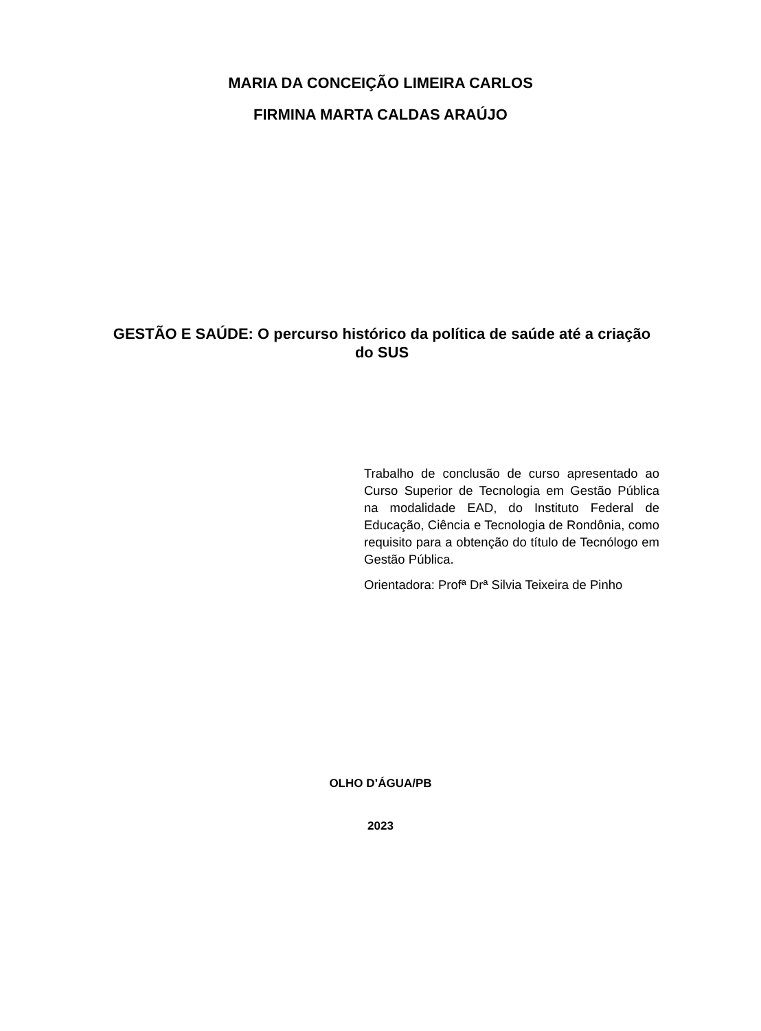MARIA DA CONCEIÇÃO LIMEIRA CARLOS
FIRMINA MARTA CALDAS ARAÚJO
GESTÃO E SAÚDE: O percurso histórico da política de saúde até a criação do SUS
Trabalho de conclusão de curso apresentado ao Curso Superior de Tecnologia em Gestão Pública na modalidade EAD, do Instituto Federal de Educação, Ciência e Tecnologia de Rondônia, como requisito para a obtenção do título de Tecnólogo em Gestão Pública.
Orientadora: Profª Drª Silvia Teixeira de Pinho
OLHO D’ÁGUA/PB
2023